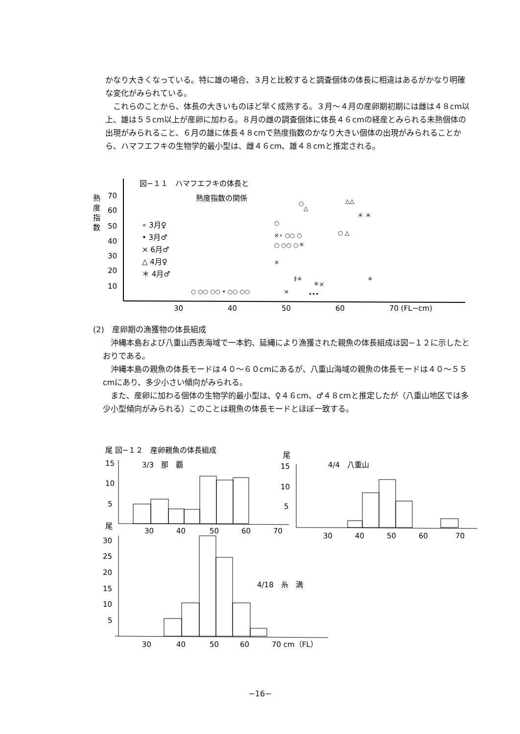かなり大きくなっている。特に雄の場合、３月と比較すると調査個体の体長に相違はあるがかなり明確な変化がみられている。
これらのことから、体長の大きいものほど早く成熟する。３月〜４月の産卵期初期には雌は４８cm以上、雄は５５cm以上が産卵に加わる。８月の雌の調査個体に体長４６cmの経産とみられる未熟個体の出現がみられること、６月の雄に体長４８cmで熟度指数のかなり大きい個体の出現がみられることから、ハマフエフキの生物学的最小型は、雌４６cm、雄４８cmと推定される。
図−１１　ハマフエフキの体長と
熟度指数の関係
熟
度
指
数
70
60
50
40
30
20
10
∘ 3月♀
• 3月♂
× 6月♂
△ 4月♀
＊ 4月♂
30
40
50
60
70 (FL−cm)
○
△
△△
＊ ＊
○
×∘ ○○ ○
○ △
○ ○○ ○＊
×
ﾀ＊
＊
＊×
○ ○○ ○○ • ○○ ○○
×
•••
(2)　産卵期の漁獲物の体長組成
沖縄本島および八重山西表海域で一本釣、延縄により漁獲された親魚の体長組成は図−１２に示したとおりである。
沖縄本島の親魚の体長モードは４０〜６０cmにあるが、八重山海域の親魚の体長モードは４０〜５５cmにあり、多少小さい傾向がみられる。
また、産卵に加わる個体の生物学的最小型は、♀４６cm、♂４８cmと推定したが（八重山地区では多少小型傾向がみられる）このことは親魚の体長モードとほぼ一致する。
尾 図−１２　産卵親魚の体長組成
3/3　那　覇
15
10
5
30
40
50
60
70
尾
4/4　八重山
15
10
5
30
40
50
60
70
尾
30
25
20
15
10
5
4/18　糸　満
30
40
50
60
70 cm（FL）
−16−